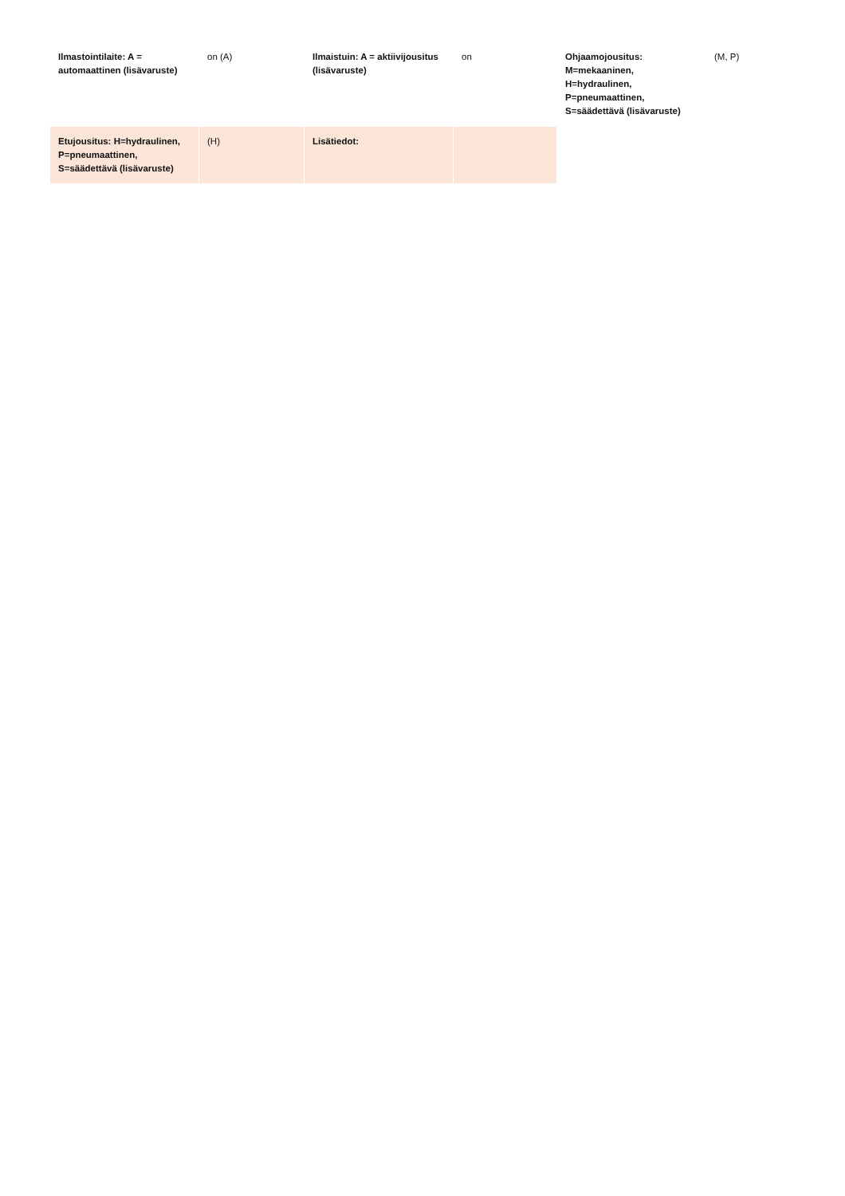| Ilmastointilaite: A = automaattinen (lisävaruste) | on (A) | Ilmaistuin: A = aktiivijousitus (lisävaruste) | on | Ohjaamojousitus: M=mekaaninen, H=hydraulinen, P=pneumaattinen, S=säädettävä (lisävaruste) | (M, P) |
| Etujousitus: H=hydraulinen, P=pneumaattinen, S=säädettävä (lisävaruste) | (H) | Lisätiedot: | | | |